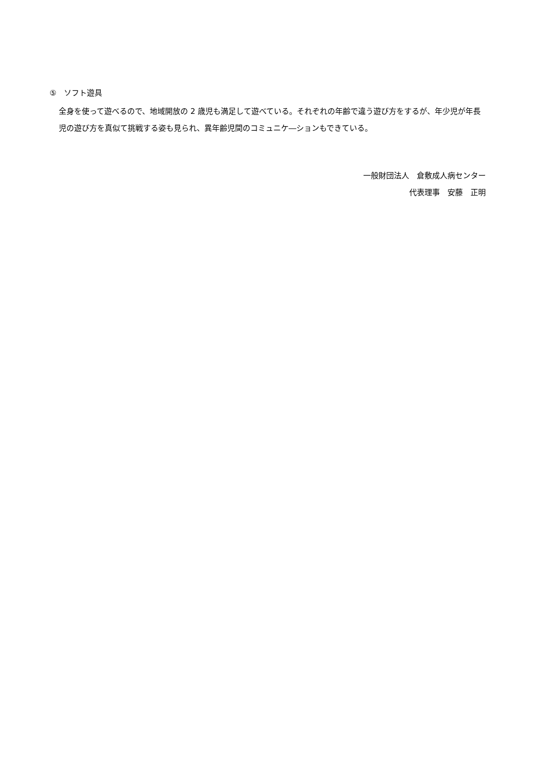⑤　ソフト遊具
全身を使って遊べるので、地域開放の 2 歳児も満足して遊べている。それぞれの年齢で違う遊び方をするが、年少児が年長児の遊び方を真似て挑戦する姿も見られ、異年齢児間のコミュニケ―ションもできている。
一般財団法人　倉敷成人病センター
代表理事　安藤　正明